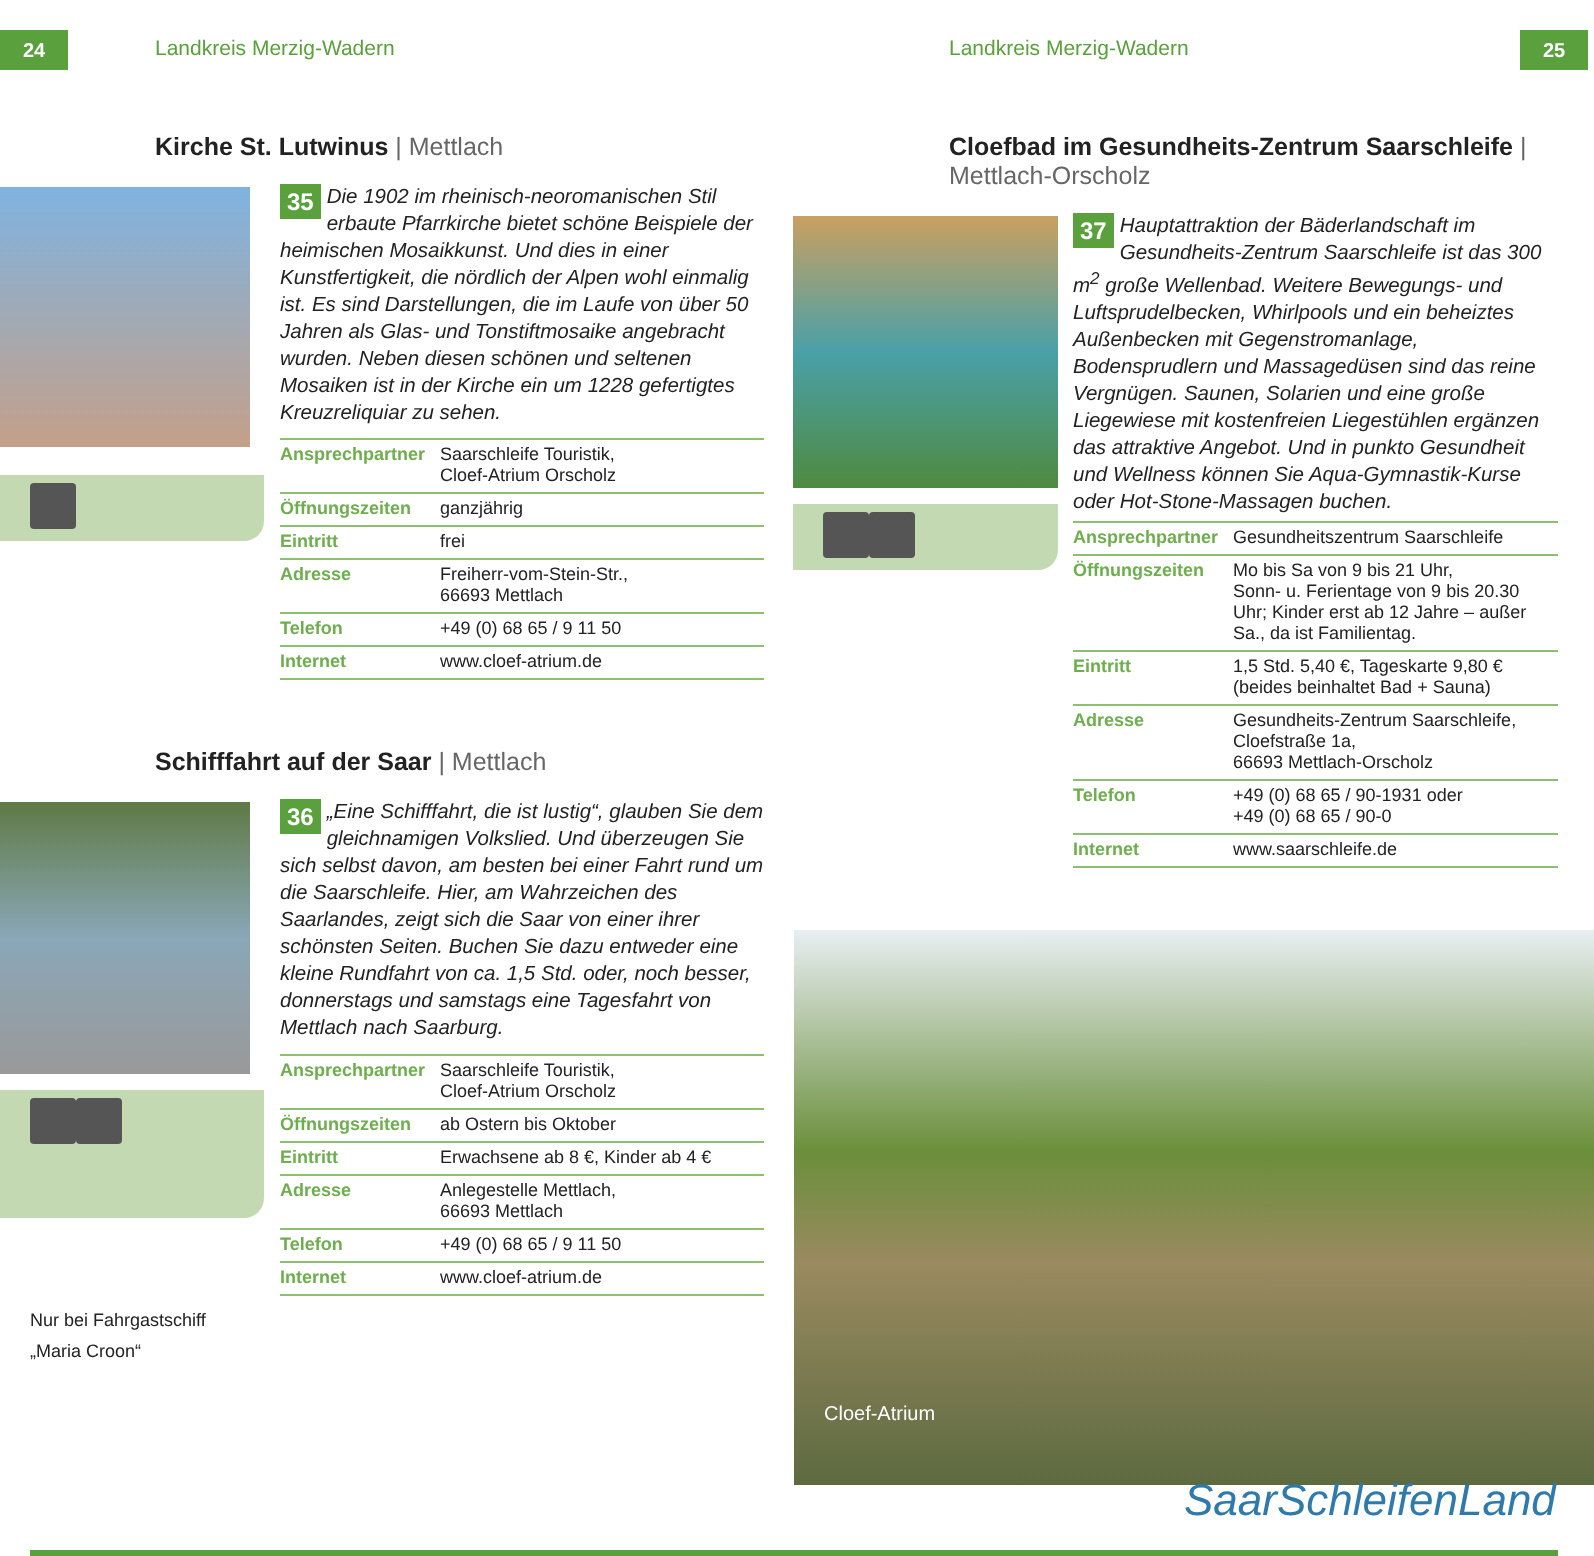24 Landkreis Merzig-Wadern
Kirche St. Lutwinus | Mettlach
35 Die 1902 im rheinisch-neoromanischen Stil erbaute Pfarrkirche bietet schöne Beispiele der heimischen Mosaikkunst. Und dies in einer Kunstfertigkeit, die nördlich der Alpen wohl einmalig ist. Es sind Darstellungen, die im Laufe von über 50 Jahren als Glas- und Tonstiftmosaike angebracht wurden. Neben diesen schönen und seltenen Mosaiken ist in der Kirche ein um 1228 gefertigtes Kreuzreliquiar zu sehen.
| Ansprechpartner | Saarschleife Touristik, Cloef-Atrium Orscholz |
| Öffnungszeiten | ganzjährig |
| Eintritt | frei |
| Adresse | Freiherr-vom-Stein-Str., 66693 Mettlach |
| Telefon | +49 (0) 68 65 / 9 11 50 |
| Internet | www.cloef-atrium.de |
Schifffahrt auf der Saar | Mettlach
Nur bei Fahrgastschiff
„Maria Croon“
36 „Eine Schifffahrt, die ist lustig“, glauben Sie dem gleichnamigen Volkslied. Und überzeugen Sie sich selbst davon, am besten bei einer Fahrt rund um die Saarschleife. Hier, am Wahrzeichen des Saarlandes, zeigt sich die Saar von einer ihrer schönsten Seiten. Buchen Sie dazu entweder eine kleine Rundfahrt von ca. 1,5 Std. oder, noch besser, donnerstags und samstags eine Tagesfahrt von Mettlach nach Saarburg.
| Ansprechpartner | Saarschleife Touristik, Cloef-Atrium Orscholz |
| Öffnungszeiten | ab Ostern bis Oktober |
| Eintritt | Erwachsene ab 8 €, Kinder ab 4 € |
| Adresse | Anlegestelle Mettlach, 66693 Mettlach |
| Telefon | +49 (0) 68 65 / 9 11 50 |
| Internet | www.cloef-atrium.de |
25 Landkreis Merzig-Wadern
Cloefbad im Gesundheits-Zentrum Saarschleife |
Mettlach-Orscholz
37 Hauptattraktion der Bäderlandschaft im Gesundheits-Zentrum Saarschleife ist das 300 m<sup>2</sup> große Wellenbad. Weitere Bewegungs- und Luftsprudelbecken, Whirlpools und ein beheiztes Außenbecken mit Gegenstromanlage, Bodensprudlern und Massagedüsen sind das reine Vergnügen. Saunen, Solarien und eine große Liegewiese mit kostenfreien Liegestühlen ergänzen das attraktive Angebot. Und in punkto Gesundheit und Wellness können Sie Aqua-Gymnastik-Kurse oder Hot-Stone-Massagen buchen.
| Ansprechpartner | Gesundheitszentrum Saarschleife |
| Öffnungszeiten | Mo bis Sa von 9 bis 21 Uhr, Sonn- u. Ferientage von 9 bis 20.30 Uhr; Kinder erst ab 12 Jahre – außer Sa., da ist Familientag. |
| Eintritt | 1,5 Std. 5,40 €, Tageskarte 9,80 € (beides beinhaltet Bad + Sauna) |
| Adresse | Gesundheits-Zentrum Saarschleife, Cloefstraße 1a, 66693 Mettlach-Orscholz |
| Telefon | +49 (0) 68 65 / 90-1931 oder +49 (0) 68 65 / 90-0 |
| Internet | www.saarschleife.de |
Cloef-Atrium
SaarSchleifenLand